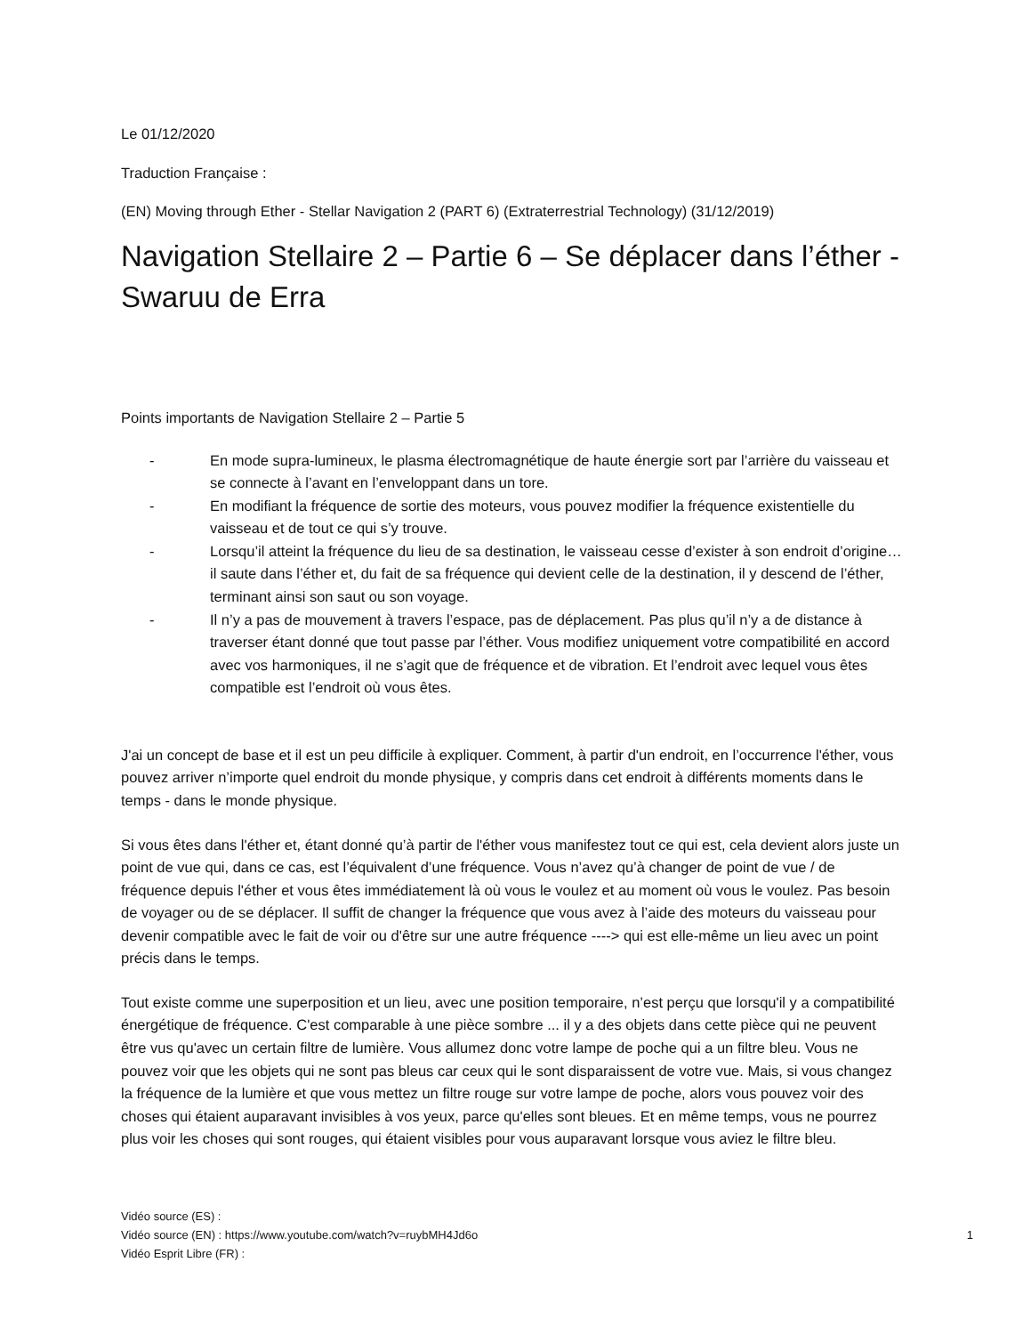Le 01/12/2020
Traduction Française :
(EN) Moving through Ether - Stellar Navigation 2 (PART 6) (Extraterrestrial Technology) (31/12/2019)
Navigation Stellaire 2 – Partie 6 – Se déplacer dans l’éther - Swaruu de Erra
Points importants de Navigation Stellaire 2 – Partie 5
- En mode supra-lumineux, le plasma électromagnétique de haute énergie sort par l’arrière du vaisseau et se connecte à l’avant en l’enveloppant dans un tore.
- En modifiant la fréquence de sortie des moteurs, vous pouvez modifier la fréquence existentielle du vaisseau et de tout ce qui s’y trouve.
- Lorsqu’il atteint la fréquence du lieu de sa destination, le vaisseau cesse d’exister à son endroit d’origine… il saute dans l’éther et, du fait de sa fréquence qui devient celle de la destination, il y descend de l’éther, terminant ainsi son saut ou son voyage.
- Il n’y a pas de mouvement à travers l’espace, pas de déplacement. Pas plus qu’il n’y a de distance à traverser étant donné que tout passe par l’éther. Vous modifiez uniquement votre compatibilité en accord avec vos harmoniques, il ne s’agit que de fréquence et de vibration. Et l’endroit avec lequel vous êtes compatible est l’endroit où vous êtes.
J'ai un concept de base et il est un peu difficile à expliquer. Comment, à partir d'un endroit, en l’occurrence l'éther, vous pouvez arriver n’importe quel endroit du monde physique, y compris dans cet endroit à différents moments dans le temps - dans le monde physique.
Si vous êtes dans l'éther et, étant donné qu’à partir de l'éther vous manifestez tout ce qui est, cela devient alors juste un point de vue qui, dans ce cas, est l’équivalent d’une fréquence. Vous n’avez qu’à changer de point de vue / de fréquence depuis l'éther et vous êtes immédiatement là où vous le voulez et au moment où vous le voulez. Pas besoin de voyager ou de se déplacer. Il suffit de changer la fréquence que vous avez à l’aide des moteurs du vaisseau pour devenir compatible avec le fait de voir ou d'être sur une autre fréquence ----> qui est elle-même un lieu avec un point précis dans le temps.
Tout existe comme une superposition et un lieu, avec une position temporaire, n’est perçu que lorsqu'il y a compatibilité énergétique de fréquence. C'est comparable à une pièce sombre ... il y a des objets dans cette pièce qui ne peuvent être vus qu'avec un certain filtre de lumière. Vous allumez donc votre lampe de poche qui a un filtre bleu. Vous ne pouvez voir que les objets qui ne sont pas bleus car ceux qui le sont disparaissent de votre vue. Mais, si vous changez la fréquence de la lumière et que vous mettez un filtre rouge sur votre lampe de poche, alors vous pouvez voir des choses qui étaient auparavant invisibles à vos yeux, parce qu'elles sont bleues. Et en même temps, vous ne pourrez plus voir les choses qui sont rouges, qui étaient visibles pour vous auparavant lorsque vous aviez le filtre bleu.
Vidéo source (ES) :
Vidéo source (EN) : https://www.youtube.com/watch?v=ruybMH4Jd6o
Vidéo Esprit Libre (FR) :
1